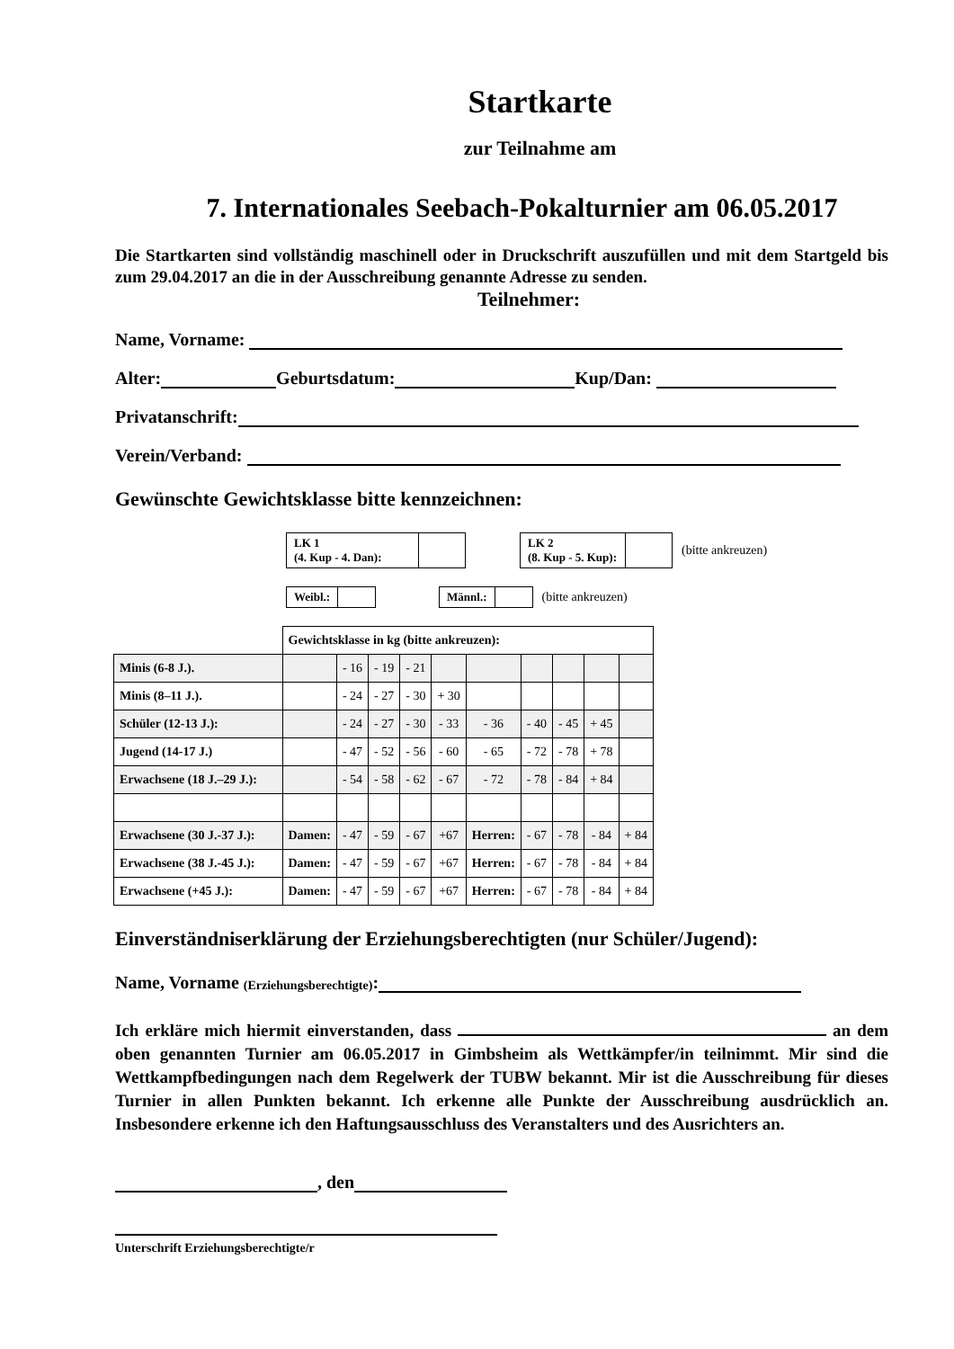Startkarte
zur Teilnahme am
7. Internationales Seebach-Pokalturnier am 06.05.2017
Die Startkarten sind vollständig maschinell oder in Druckschrift auszufüllen und mit dem Startgeld bis zum 29.04.2017 an die in der Ausschreibung genannte Adresse zu senden.
Teilnehmer:
Name, Vorname:
Alter: Geburtsdatum: Kup/Dan:
Privatanschrift:
Verein/Verband:
Gewünschte Gewichtsklasse bitte kennzeichnen:
LK 1
(4. Kup - 4. Dan):
LK 2
(8. Kup - 5. Kup):
(bitte ankreuzen)
Weibl.: Männl.:
(bitte ankreuzen)
| | Gewichtsklasse in kg (bitte ankreuzen): | | | | | | | | | |
| Minis (6-8 J.). | | - 16 | - 19 | - 21 | | | | | | |
| Minis (8–11 J.). | | - 24 | - 27 | - 30 | + 30 | | | | | |
| Schüler (12-13 J.): | | - 24 | - 27 | - 30 | - 33 | - 36 | - 40 | - 45 | + 45 | |
| Jugend (14-17 J.) | | - 47 | - 52 | - 56 | - 60 | - 65 | - 72 | - 78 | + 78 | |
| Erwachsene (18 J.–29 J.): | | - 54 | - 58 | - 62 | - 67 | - 72 | - 78 | - 84 | + 84 | |
| Erwachsene (30 J.-37 J.): | Damen: | - 47 | - 59 | - 67 | +67 | Herren: | - 67 | - 78 | - 84 | + 84 |
| Erwachsene (38 J.-45 J.): | Damen: | - 47 | - 59 | - 67 | +67 | Herren: | - 67 | - 78 | - 84 | + 84 |
| Erwachsene (+45 J.): | Damen: | - 47 | - 59 | - 67 | +67 | Herren: | - 67 | - 78 | - 84 | + 84 |
Einverständniserklärung der Erziehungsberechtigten (nur Schüler/Jugend):
Name, Vorname (Erziehungsberechtigte):
Ich erkläre mich hiermit einverstanden, dass an dem oben genannten Turnier am 06.05.2017 in Gimbsheim als Wettkämpfer/in teilnimmt. Mir sind die Wettkampfbedingungen nach dem Regelwerk der TUBW bekannt. Mir ist die Ausschreibung für dieses Turnier in allen Punkten bekannt. Ich erkenne alle Punkte der Ausschreibung ausdrücklich an. Insbesondere erkenne ich den Haftungsausschluss des Veranstalters und des Ausrichters an.
, den
Unterschrift Erziehungsberechtigte/r